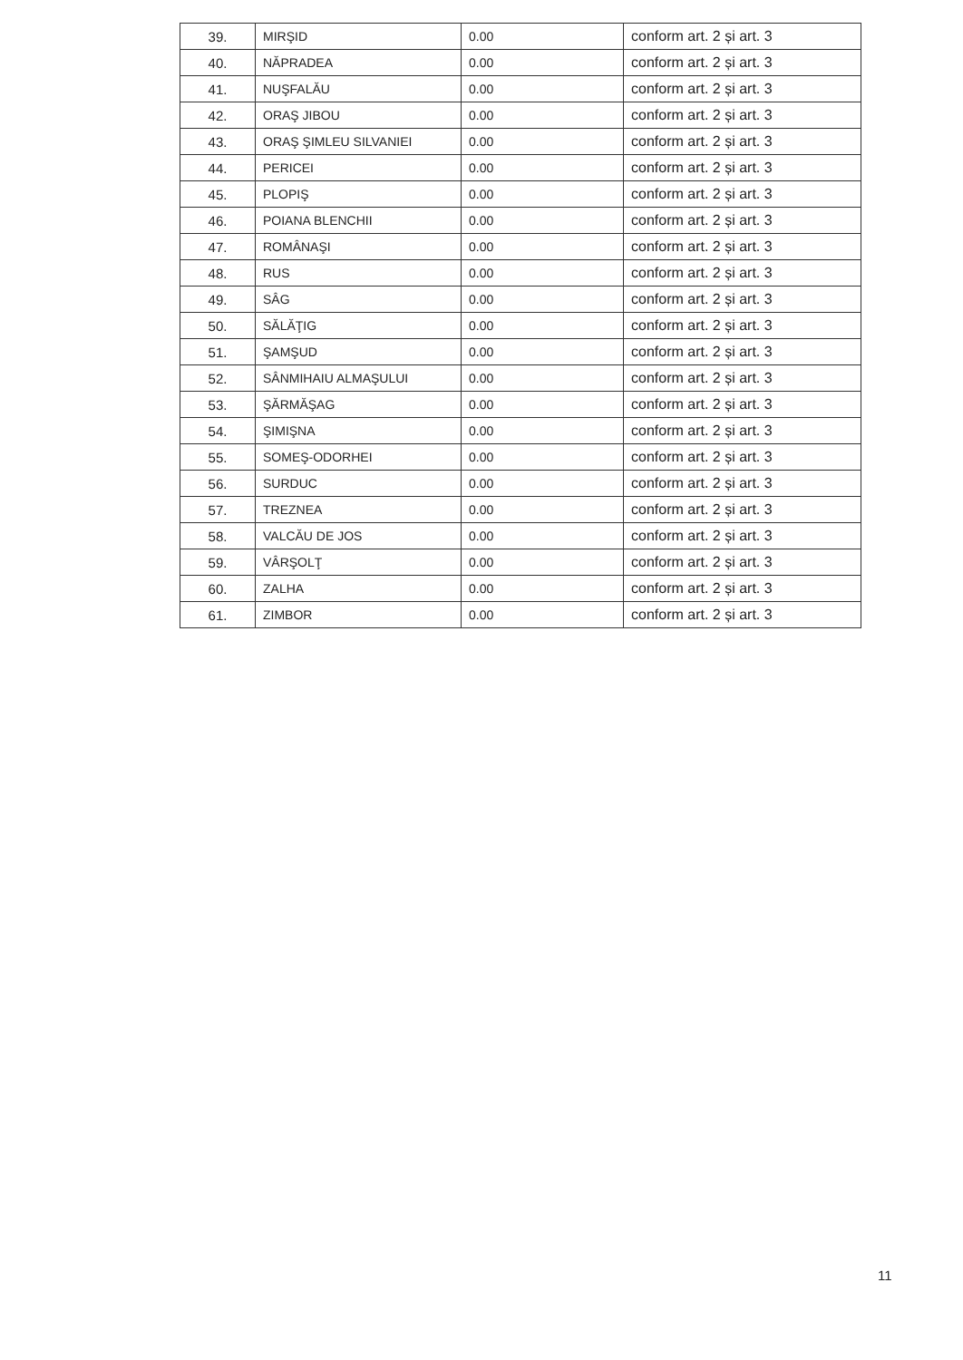| 39. | MIRŞID | 0.00 | conform art. 2 și art. 3 |
| 40. | NĂPRADEA | 0.00 | conform art. 2 și art. 3 |
| 41. | NUŞFALĂU | 0.00 | conform art. 2 și art. 3 |
| 42. | ORAŞ JIBOU | 0.00 | conform art. 2 și art. 3 |
| 43. | ORAŞ ŞIMLEU SILVANIEI | 0.00 | conform art. 2 și art. 3 |
| 44. | PERICEI | 0.00 | conform art. 2 și art. 3 |
| 45. | PLOPIŞ | 0.00 | conform art. 2 și art. 3 |
| 46. | POIANA BLENCHII | 0.00 | conform art. 2 și art. 3 |
| 47. | ROMÂNAŞI | 0.00 | conform art. 2 și art. 3 |
| 48. | RUS | 0.00 | conform art. 2 și art. 3 |
| 49. | SÂG | 0.00 | conform art. 2 și art. 3 |
| 50. | SĂLĂŢIG | 0.00 | conform art. 2 și art. 3 |
| 51. | ŞAMŞUD | 0.00 | conform art. 2 și art. 3 |
| 52. | SÂNMIHAIU ALMAŞULUI | 0.00 | conform art. 2 și art. 3 |
| 53. | ŞĂRMĂŞAG | 0.00 | conform art. 2 și art. 3 |
| 54. | ŞIMIŞNA | 0.00 | conform art. 2 și art. 3 |
| 55. | SOMEŞ-ODORHEI | 0.00 | conform art. 2 și art. 3 |
| 56. | SURDUC | 0.00 | conform art. 2 și art. 3 |
| 57. | TREZNEA | 0.00 | conform art. 2 și art. 3 |
| 58. | VALCĂU DE JOS | 0.00 | conform art. 2 și art. 3 |
| 59. | VÂRŞOLŢ | 0.00 | conform art. 2 și art. 3 |
| 60. | ZALHA | 0.00 | conform art. 2 și art. 3 |
| 61. | ZIMBOR | 0.00 | conform art. 2 și art. 3 |
11